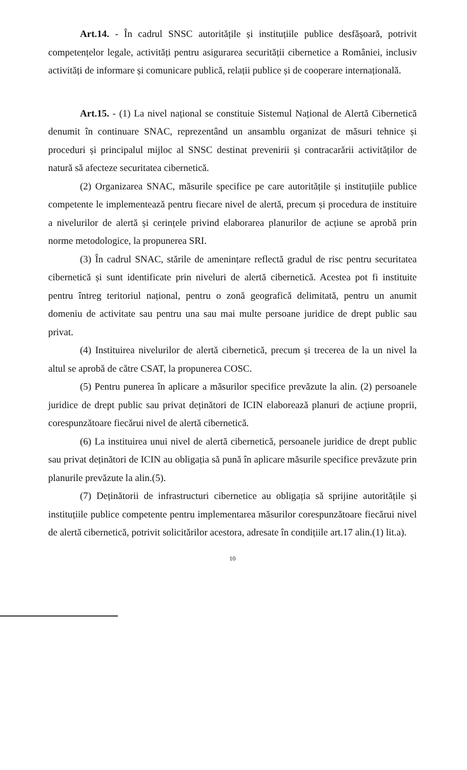Art.14. - În cadrul SNSC autoritățile și instituțiile publice desfășoară, potrivit competențelor legale, activități pentru asigurarea securității cibernetice a României, inclusiv activități de informare și comunicare publică, relații publice și de cooperare internațională.
Art.15. - (1) La nivel național se constituie Sistemul Național de Alertă Cibernetică denumit în continuare SNAC, reprezentând un ansamblu organizat de măsuri tehnice și proceduri și principalul mijloc al SNSC destinat prevenirii și contracarării activităților de natură să afecteze securitatea cibernetică.
(2) Organizarea SNAC, măsurile specifice pe care autoritățile și instituțiile publice competente le implementează pentru fiecare nivel de alertă, precum și procedura de instituire a nivelurilor de alertă și cerințele privind elaborarea planurilor de acțiune se aprobă prin norme metodologice, la propunerea SRI.
(3) În cadrul SNAC, stările de amenințare reflectă gradul de risc pentru securitatea cibernetică și sunt identificate prin niveluri de alertă cibernetică. Acestea pot fi instituite pentru întreg teritoriul național, pentru o zonă geografică delimitată, pentru un anumit domeniu de activitate sau pentru una sau mai multe persoane juridice de drept public sau privat.
(4) Instituirea nivelurilor de alertă cibernetică, precum și trecerea de la un nivel la altul se aprobă de către CSAT, la propunerea COSC.
(5) Pentru punerea în aplicare a măsurilor specifice prevăzute la alin. (2) persoanele juridice de drept public sau privat deținători de ICIN elaborează planuri de acțiune proprii, corespunzătoare fiecărui nivel de alertă cibernetică.
(6) La instituirea unui nivel de alertă cibernetică, persoanele juridice de drept public sau privat deținători de ICIN au obligația să pună în aplicare măsurile specifice prevăzute prin planurile prevăzute la alin.(5).
(7) Deținătorii de infrastructuri cibernetice au obligația să sprijine autoritățile și instituțiile publice competente pentru implementarea măsurilor corespunzătoare fiecărui nivel de alertă cibernetică, potrivit solicitărilor acestora, adresate în condițiile art.17 alin.(1) lit.a).
10